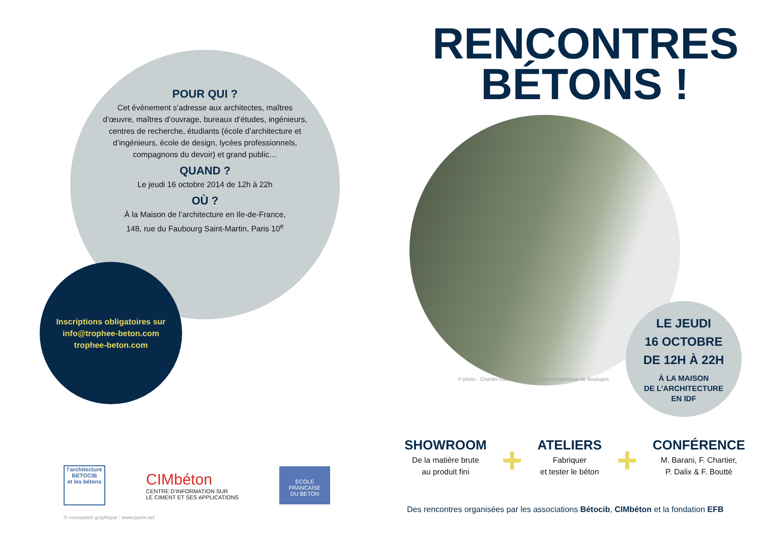POUR QUI ?
Cet évènement s’adresse aux architectes, maîtres d’œuvre, maîtres d’ouvrage, bureaux d’études, ingénieurs, centres de recherche, étudiants (école d’architecture et d’ingénieurs, école de design, lycées professionnels, compagnons du devoir) et grand public…
QUAND ?
Le jeudi 16 octobre 2014 de 12h à 22h
OÙ ?
À la Maison de l’architecture en Ile-de-France,
148, rue du Faubourg Saint-Martin, Paris 10<sup>e</sup>
Inscriptions obligatoires sur
info@trophee-beton.com
trophee-beton.com
RENCONTRES
BÉTONS !
© photo : Chartier-Dalix / Groupe scolaire et gymnase de Boulogne
LE JEUDI
16 OCTOBRE
DE 12H À 22H
À LA MAISON
DE L’ARCHITECTURE
EN IDF
SHOWROOM
De la matière brute
au produit fini
+
ATELIERS
Fabriquer
et tester le béton
+
CONFÉRENCE
M. Barani, F. Chartier,
P. Dalix & F. Boutté
Des rencontres organisées par les associations Bétocib, CIMbéton et la fondation EFB
l’architecture
BETOCIB
et les bétons
CIMbéton
CENTRE D’INFORMATION SUR
LE CIMENT ET SES APPLICATIONS
ECOLE FRANCAISE
DU BETON
© conception graphique : www.panni.net